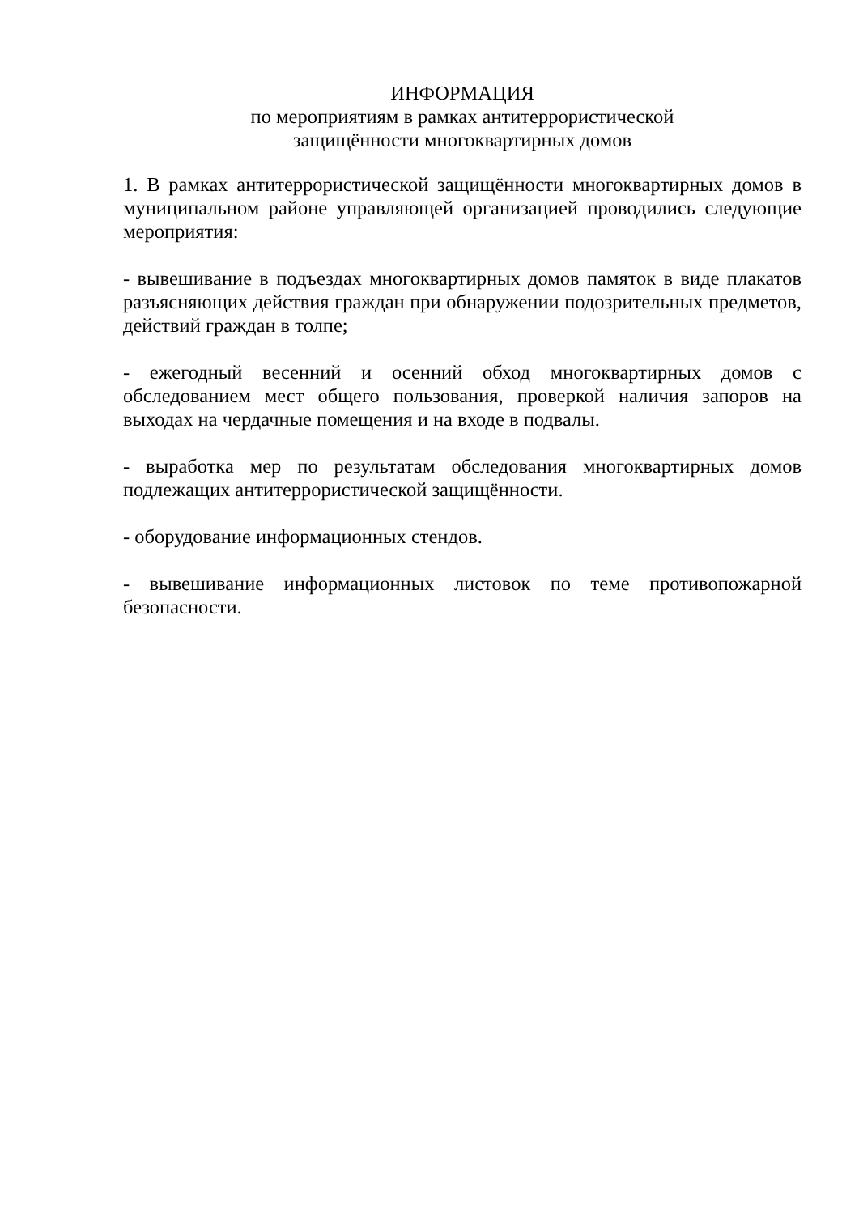ИНФОРМАЦИЯ
по мероприятиям в рамках антитеррористической
защищённости многоквартирных домов
1. В рамках антитеррористической защищённости многоквартирных домов в муниципальном районе управляющей организацией проводились следующие мероприятия:
- вывешивание в подъездах многоквартирных домов памяток в виде плакатов разъясняющих действия граждан при обнаружении подозрительных предметов, действий граждан в толпе;
- ежегодный весенний и осенний обход многоквартирных домов с обследованием мест общего пользования, проверкой наличия запоров на выходах на чердачные помещения и на входе в подвалы.
- выработка мер по результатам обследования многоквартирных домов подлежащих антитеррористической защищённости.
- оборудование информационных стендов.
- вывешивание информационных листовок по теме противопожарной безопасности.